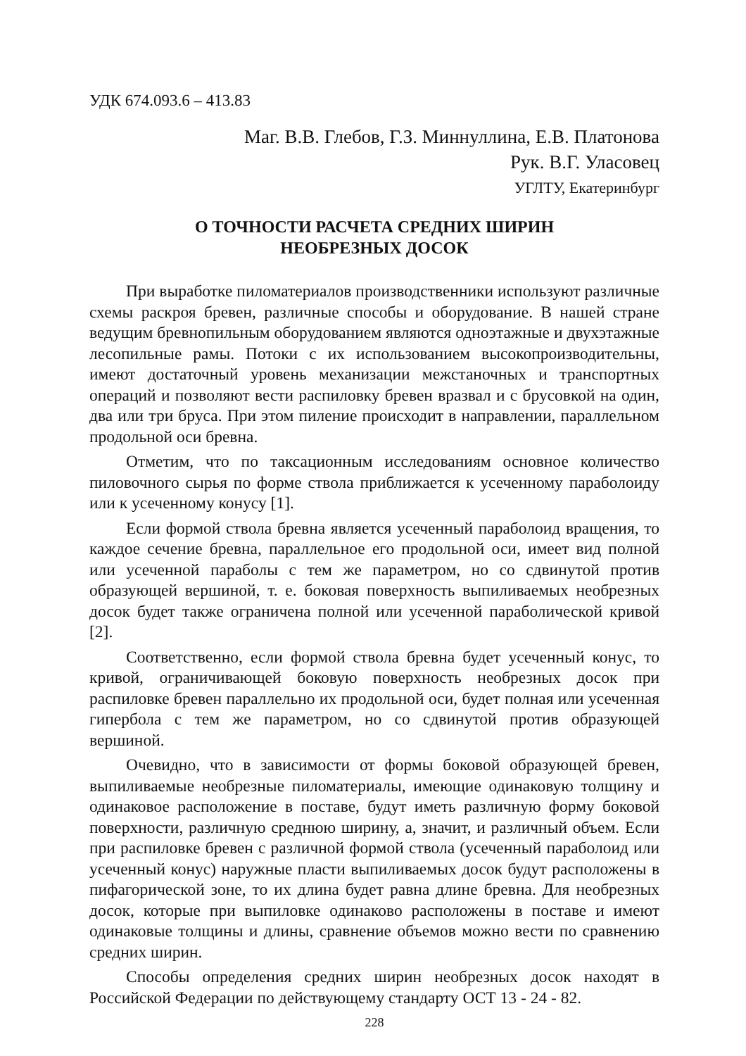УДК 674.093.6 – 413.83
Маг. В.В. Глебов, Г.З. Миннуллина, Е.В. Платонова
Рук. В.Г. Уласовец
УГЛТУ, Екатеринбург
О ТОЧНОСТИ РАСЧЕТА СРЕДНИХ ШИРИН
НЕОБРЕЗНЫХ ДОСОК
При выработке пиломатериалов производственники используют различные схемы раскроя бревен, различные способы и оборудование. В нашей стране ведущим бревнопильным оборудованием являются одноэтажные и двухэтажные лесопильные рамы. Потоки с их использованием высокопроизводительны, имеют достаточный уровень механизации межстаночных и транспортных операций и позволяют вести распиловку бревен вразвал и с брусовкой на один, два или три бруса. При этом пиление происходит в направлении, параллельном продольной оси бревна.
Отметим, что по таксационным исследованиям основное количество пиловочного сырья по форме ствола приближается к усеченному параболоиду или к усеченному конусу [1].
Если формой ствола бревна является усеченный параболоид вращения, то каждое сечение бревна, параллельное его продольной оси, имеет вид полной или усеченной параболы с тем же параметром, но со сдвинутой против образующей вершиной, т. е. боковая поверхность выпиливаемых необрезных досок будет также ограничена полной или усеченной параболической кривой [2].
Соответственно, если формой ствола бревна будет усеченный конус, то кривой, ограничивающей боковую поверхность необрезных досок при распиловке бревен параллельно их продольной оси, будет полная или усеченная гипербола с тем же параметром, но со сдвинутой против образующей вершиной.
Очевидно, что в зависимости от формы боковой образующей бревен, выпиливаемые необрезные пиломатериалы, имеющие одинаковую толщину и одинаковое расположение в поставе, будут иметь различную форму боковой поверхности, различную среднюю ширину, а, значит, и различный объем. Если при распиловке бревен с различной формой ствола (усеченный параболоид или усеченный конус) наружные пласти выпиливаемых досок будут расположены в пифагорической зоне, то их длина будет равна длине бревна. Для необрезных досок, которые при выпиловке одинаково расположены в поставе и имеют одинаковые толщины и длины, сравнение объемов можно вести по сравнению средних ширин.
Способы определения средних ширин необрезных досок находят в Российской Федерации по действующему стандарту ОСТ 13 - 24 - 82.
228